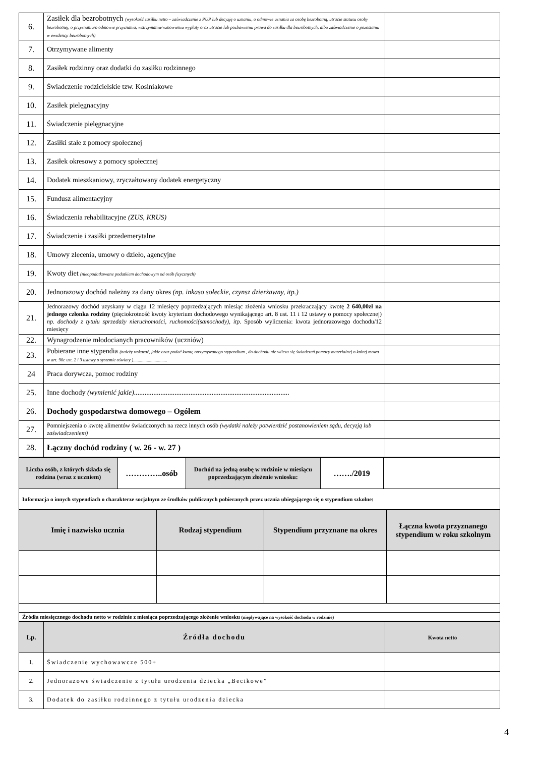| 6. | Zasiłek dla bezrobotnych (wysokość zasiłku netto – zaświadczenie z PUP lub decyzję o uznaniu, o odmowie uznania za osobę bezrobotną, utracie statusu osoby bezrobotnej, o przyznaniu/o odmowie przyznania, wstrzymaniu/wznowieniu wypłaty oraz utracie lub pozbawieniu prawa do zasiłku dla bezrobotnych, albo zaświadczenie o pozostaniu w ewidencji bezrobotnych) | |
| 7. | Otrzymywane alimenty | |
| 8. | Zasiłek rodzinny oraz dodatki do zasiłku rodzinnego | |
| 9. | Świadczenie rodzicielskie tzw. Kosiniakowe | |
| 10. | Zasiłek pielęgnacyjny | |
| 11. | Świadczenie pielęgnacyjne | |
| 12. | Zasiłki stałe z pomocy społecznej | |
| 13. | Zasiłek okresowy z pomocy społecznej | |
| 14. | Dodatek mieszkaniowy, zryczałtowany dodatek energetyczny | |
| 15. | Fundusz alimentacyjny | |
| 16. | Świadczenia rehabilitacyjne (ZUS, KRUS) | |
| 17. | Świadczenie i zasiłki przedemerytalne | |
| 18. | Umowy zlecenia, umowy o dzieło, agencyjne | |
| 19. | Kwoty diet (nieopodatkowane podatkiem dochodowym od osób fizycznych) | |
| 20. | Jednorazowy dochód należny za dany okres (np. inkaso sołeckie, czynsz dzierżawny, itp.) | |
| 21. | Jednorazowy dochód uzyskany w ciągu 12 miesięcy poprzedzających miesiąc złożenia wniosku przekraczający kwotę 2 640,00zł na jednego członka rodziny (pięciokrotność kwoty kryterium dochodowego wynikającego art. 8 ust. 11 i 12 ustawy o pomocy społecznej) np. dochody z tytułu sprzedaży nieruchomości, ruchomości(samochody), itp. Sposób wyliczenia: kwota jednorazowego dochodu/12 miesięcy | |
| 22. | Wynagrodzenie młodocianych pracowników (uczniów) | |
| 23. | Pobierane inne stypendia (należy wskazać, jakie oraz podać kwotę otrzymywanego stypendium , do dochodu nie wlicza się świadczeń pomocy materialnej o której mowa w art. 90c ust. 2 i 3 ustawy o systemie oświaty ).............................. | |
| 24 | Praca dorywcza, pomoc rodziny | |
| 25. | Inne dochody (wymienić jakie)........................................................................................ | |
| 26. | Dochody gospodarstwa domowego – Ogółem | |
| 27. | Pomniejszenia o kwotę alimentów świadczonych na rzecz innych osób (wydatki należy potwierdzić postanowieniem sądu, decyzją lub zaświadczeniem) | |
| 28. | Łączny dochód rodziny ( w. 26 - w. 27 ) | |
| Liczba osób, z których składa się rodzina (wraz z uczniem) | …………..osób | Dochód na jedną osobę w rodzinie w miesiącu poprzedzającym złożenie wniosku: | ……./2019 | |
| Informacja o innych stypendiach o charakterze socjalnym ze środków publicznych pobieranych przez ucznia ubiegającego się o stypendium szkolne: | | | | |
| Imię i nazwisko ucznia | Rodzaj stypendium | Stypendium przyznane na okres | Łączna kwota przyznanego stypendium w roku szkolnym |
| --- | --- | --- | --- |
| Źródła miesięcznego dochodu netto w rodzinie z miesiąca poprzedzającego złożenie wniosku (niepływające na wysokość dochodu w rodzinie) | | | |
| Lp. | Źródła dochodu | Kwota netto |
| --- | --- | --- |
| 1. | Świadczenie wychowawcze 500+ | |
| 2. | Jednorazowe świadczenie z tytułu urodzenia dziecka „Becikowe” | |
| 3. | Dodatek do zasiłku rodzinnego z tytułu urodzenia dziecka | |
4